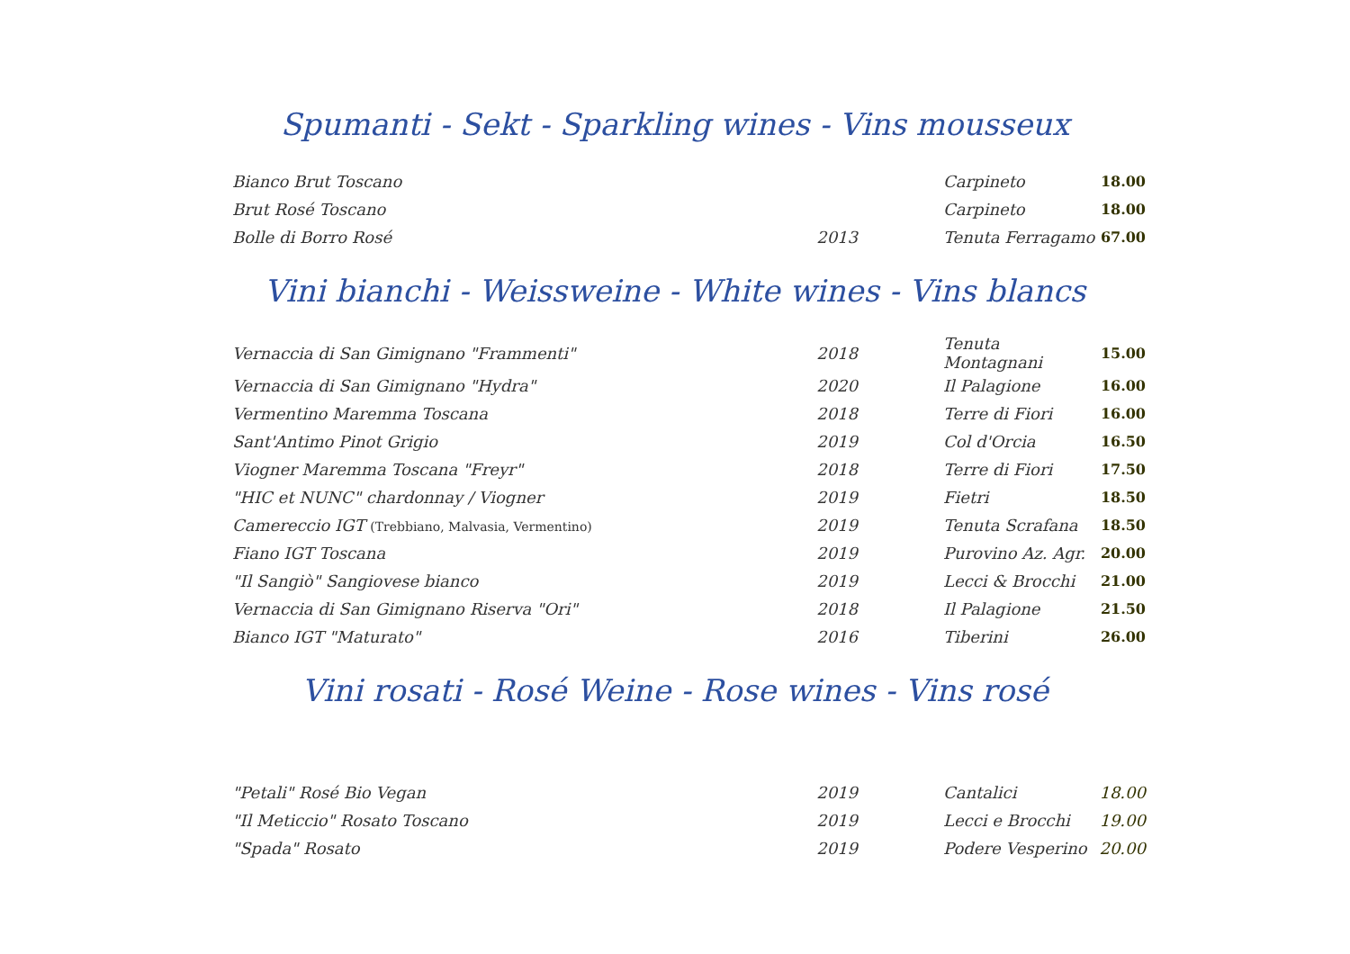Spumanti - Sekt - Sparkling wines - Vins mousseux
| Bianco Brut Toscano | | Carpineto | 18.00 |
| Brut Rosé Toscano | | Carpineto | 18.00 |
| Bolle di Borro Rosé | 2013 | Tenuta Ferragamo | 67.00 |
Vini bianchi - Weissweine - White wines - Vins blancs
| Vernaccia di San Gimignano "Frammenti" | 2018 | Tenuta Montagnani | 15.00 |
| Vernaccia di San Gimignano "Hydra" | 2020 | Il Palagione | 16.00 |
| Vermentino Maremma Toscana | 2018 | Terre di Fiori | 16.00 |
| Sant'Antimo Pinot Grigio | 2019 | Col d'Orcia | 16.50 |
| Viogner Maremma Toscana "Freyr" | 2018 | Terre di Fiori | 17.50 |
| "HIC et NUNC" chardonnay / Viogner | 2019 | Fietri | 18.50 |
| Camereccio IGT (Trebbiano, Malvasia, Vermentino) | 2019 | Tenuta Scrafana | 18.50 |
| Fiano IGT Toscana | 2019 | Purovino Az. Agr. | 20.00 |
| "Il Sangiò" Sangiovese bianco | 2019 | Lecci & Brocchi | 21.00 |
| Vernaccia di San Gimignano Riserva "Ori" | 2018 | Il Palagione | 21.50 |
| Bianco IGT "Maturato" | 2016 | Tiberini | 26.00 |
Vini rosati - Rosé Weine - Rose wines - Vins rosé
| "Petali" Rosé Bio Vegan | 2019 | Cantalici | 18.00 |
| "Il Meticcio" Rosato Toscano | 2019 | Lecci e Brocchi | 19.00 |
| "Spada" Rosato | 2019 | Podere Vesperino | 20.00 |